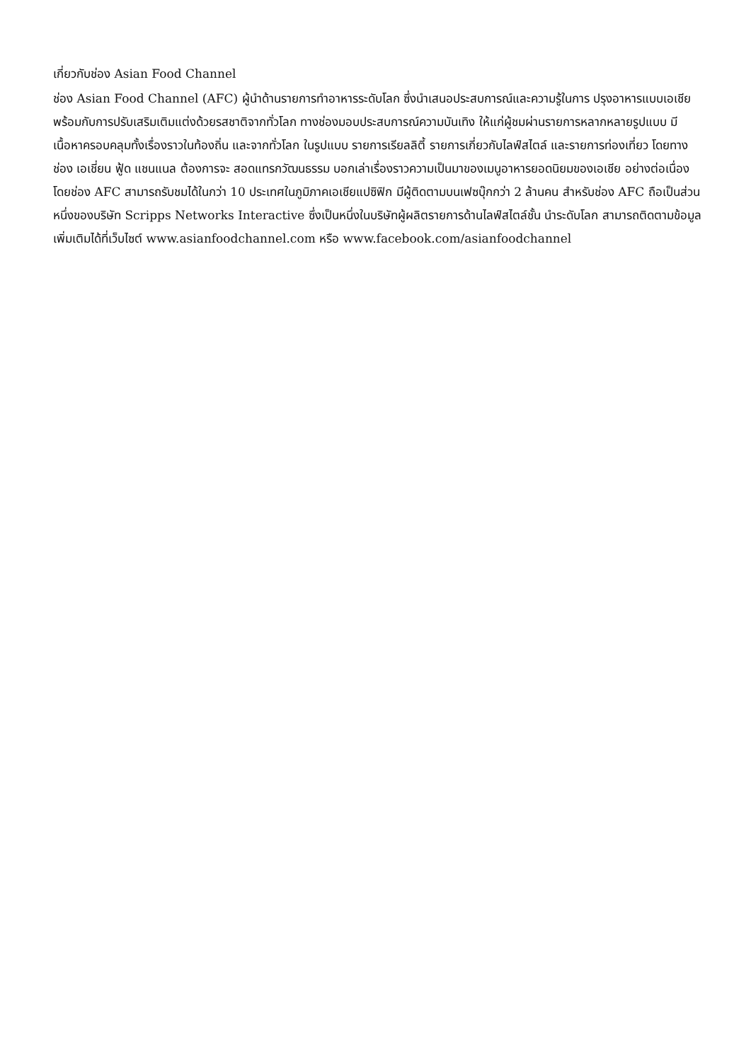เกี่ยวกับช่อง Asian Food Channel
ช่อง Asian Food Channel (AFC) ผู้นำด้านรายการทำอาหารระดับโลก ซึ่งนำเสนอประสบการณ์และความรู้ในการ ปรุงอาหารแบบเอเชีย พร้อมกับการปรับเสริมเติมแต่งด้วยรสชาติจากทั่วโลก ทางช่องมอบประสบการณ์ความบันเทิง ให้แก่ผู้ชมผ่านรายการหลากหลายรูปแบบ มีเนื้อหาครอบคลุมทั้งเรื่องราวในท้องถิ่น และจากทั่วโลก ในรูปแบบ รายการเรียลลิตี้ รายการเกี่ยวกับไลฟ์สไตล์ และรายการท่องเที่ยว โดยทางช่อง เอเชี่ยน ฟู้ด แชนแนล ต้องการจะ สอดแทรกวัฒนธรรม บอกเล่าเรื่องราวความเป็นมาของเมนูอาหารยอดนิยมของเอเชีย อย่างต่อเนื่อง โดยช่อง AFC สามารถรับชมได้ในกว่า 10 ประเทศในภูมิภาคเอเชียแปซิฟิก มีผู้ติดตามบนเฟซบุ๊กกว่า 2 ล้านคน สำหรับช่อง AFC ถือเป็นส่วนหนึ่งของบริษัท Scripps Networks Interactive ซึ่งเป็นหนึ่งในบริษัทผู้ผลิตรายการด้านไลฟ์สไตล์ชั้น นำระดับโลก สามารถติดตามข้อมูลเพิ่มเติมได้ที่เว็บไซต์ www.asianfoodchannel.com หรือ www.facebook.com/asianfoodchannel